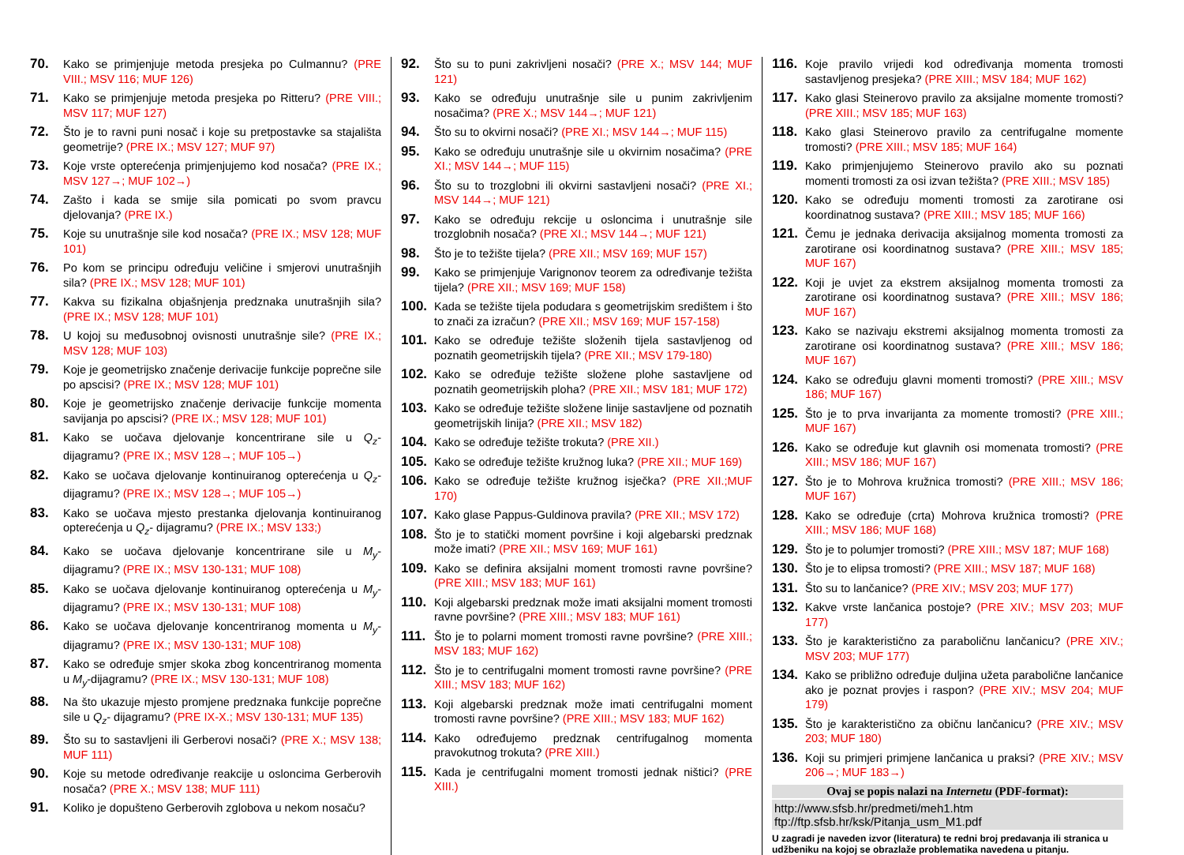70. Kako se primjenjuje metoda presjeka po Culmannu? (PRE VIII.; MSV 116; MUF 126)
71. Kako se primjenjuje metoda presjeka po Ritteru? (PRE VIII.; MSV 117; MUF 127)
72. Što je to ravni puni nosač i koje su pretpostavke sa stajališta geometrije? (PRE IX.; MSV 127; MUF 97)
73. Koje vrste opterećenja primjenjujemo kod nosača? (PRE IX.; MSV 127→; MUF 102→)
74. Zašto i kada se smije sila pomicati po svom pravcu djelovanja? (PRE IX.)
75. Koje su unutrašnje sile kod nosača? (PRE IX.; MSV 128; MUF 101)
76. Po kom se principu određuju veličine i smjerovi unutrašnjih sila? (PRE IX.; MSV 128; MUF 101)
77. Kakva su fizikalna objašnjenja predznaka unutrašnjih sila? (PRE IX.; MSV 128; MUF 101)
78. U kojoj su međusobnoj ovisnosti unutrašnje sile? (PRE IX.; MSV 128; MUF 103)
79. Koje je geometrijsko značenje derivacije funkcije poprečne sile po apscisi? (PRE IX.; MSV 128; MUF 101)
80. Koje je geometrijsko značenje derivacije funkcije momenta savijanja po apscisi? (PRE IX.; MSV 128; MUF 101)
81. Kako se uočava djelovanje koncentrirane sile u Q<sub>z</sub>- dijagramu? (PRE IX.; MSV 128→; MUF 105→)
82. Kako se uočava djelovanje kontinuiranog opterećenja u Q<sub>z</sub>- dijagramu? (PRE IX.; MSV 128→; MUF 105→)
83. Kako se uočava mjesto prestanka djelovanja kontinuiranog opterećenja u Q<sub>z</sub>- dijagramu? (PRE IX.; MSV 133;)
84. Kako se uočava djelovanje koncentrirane sile u M<sub>y</sub>- dijagramu? (PRE IX.; MSV 130-131; MUF 108)
85. Kako se uočava djelovanje kontinuiranog opterećenja u M<sub>y</sub>- dijagramu? (PRE IX.; MSV 130-131; MUF 108)
86. Kako se uočava djelovanje koncentriranog momenta u M<sub>y</sub>- dijagramu? (PRE IX.; MSV 130-131; MUF 108)
87. Kako se određuje smjer skoka zbog koncentriranog momenta u M<sub>y</sub>-dijagramu? (PRE IX.; MSV 130-131; MUF 108)
88. Na što ukazuje mjesto promjene predznaka funkcije poprečne sile u Q<sub>z</sub>- dijagramu? (PRE IX-X.; MSV 130-131; MUF 135)
89. Što su to sastavljeni ili Gerberovi nosači? (PRE X.; MSV 138; MUF 111)
90. Koje su metode određivanje reakcije u osloncima Gerberovih nosača? (PRE X.; MSV 138; MUF 111)
91. Koliko je dopušteno Gerberovih zglobova u nekom nosaču?
92. Što su to puni zakrivljeni nosači? (PRE X.; MSV 144; MUF 121)
93. Kako se određuju unutrašnje sile u punim zakrivljenim nosačima? (PRE X.; MSV 144→; MUF 121)
94. Što su to okvirni nosači? (PRE XI.; MSV 144→; MUF 115)
95. Kako se određuju unutrašnje sile u okvirnim nosačima? (PRE XI.; MSV 144→; MUF 115)
96. Što su to trozglobni ili okvirni sastavljeni nosači? (PRE XI.; MSV 144→; MUF 121)
97. Kako se određuju rekcije u osloncima i unutrašnje sile trozglobnih nosača? (PRE XI.; MSV 144→; MUF 121)
98. Što je to težište tijela? (PRE XII.; MSV 169; MUF 157)
99. Kako se primjenjuje Varignonov teorem za određivanje težišta tijela? (PRE XII.; MSV 169; MUF 158)
100. Kada se težište tijela podudara s geometrijskim središtem i što to znači za izračun? (PRE XII.; MSV 169; MUF 157-158)
101. Kako se određuje težište složenih tijela sastavljenog od poznatih geometrijskih tijela? (PRE XII.; MSV 179-180)
102. Kako se određuje težište složene plohe sastavljene od poznatih geometrijskih ploha? (PRE XII.; MSV 181; MUF 172)
103. Kako se određuje težište složene linije sastavljene od poznatih geometrijskih linija? (PRE XII.; MSV 182)
104. Kako se određuje težište trokuta? (PRE XII.)
105. Kako se određuje težište kružnog luka? (PRE XII.; MUF 169)
106. Kako se određuje težište kružnog isječka? (PRE XII.;MUF 170)
107. Kako glase Pappus-Guldinova pravila? (PRE XII.; MSV 172)
108. Što je to statički moment površine i koji algebarski predznak može imati? (PRE XII.; MSV 169; MUF 161)
109. Kako se definira aksijalni moment tromosti ravne površine? (PRE XIII.; MSV 183; MUF 161)
110. Koji algebarski predznak može imati aksijalni moment tromosti ravne površine? (PRE XIII.; MSV 183; MUF 161)
111. Što je to polarni moment tromosti ravne površine? (PRE XIII.; MSV 183; MUF 162)
112. Što je to centrifugalni moment tromosti ravne površine? (PRE XIII.; MSV 183; MUF 162)
113. Koji algebarski predznak može imati centrifugalni moment tromosti ravne površine? (PRE XIII.; MSV 183; MUF 162)
114. Kako određujemo predznak centrifugalnog momenta pravokutnog trokuta? (PRE XIII.)
115. Kada je centrifugalni moment tromosti jednak ništici? (PRE XIII.)
116. Koje pravilo vrijedi kod određivanja momenta tromosti sastavljenog presjeka? (PRE XIII.; MSV 184; MUF 162)
117. Kako glasi Steinerovo pravilo za aksijalne momente tromosti? (PRE XIII.; MSV 185; MUF 163)
118. Kako glasi Steinerovo pravilo za centrifugalne momente tromosti? (PRE XIII.; MSV 185; MUF 164)
119. Kako primjenjujemo Steinerovo pravilo ako su poznati momenti tromosti za osi izvan težišta? (PRE XIII.; MSV 185)
120. Kako se određuju momenti tromosti za zarotirane osi koordinatnog sustava? (PRE XIII.; MSV 185; MUF 166)
121. Čemu je jednaka derivacija aksijalnog momenta tromosti za zarotirane osi koordinatnog sustava? (PRE XIII.; MSV 185; MUF 167)
122. Koji je uvjet za ekstrem aksijalnog momenta tromosti za zarotirane osi koordinatnog sustava? (PRE XIII.; MSV 186; MUF 167)
123. Kako se nazivaju ekstremi aksijalnog momenta tromosti za zarotirane osi koordinatnog sustava? (PRE XIII.; MSV 186; MUF 167)
124. Kako se određuju glavni momenti tromosti? (PRE XIII.; MSV 186; MUF 167)
125. Što je to prva invarijanta za momente tromosti? (PRE XIII.; MUF 167)
126. Kako se određuje kut glavnih osi momenata tromosti? (PRE XIII.; MSV 186; MUF 167)
127. Što je to Mohrova kružnica tromosti? (PRE XIII.; MSV 186; MUF 167)
128. Kako se određuje (crta) Mohrova kružnica tromosti? (PRE XIII.; MSV 186; MUF 168)
129. Što je to polumjer tromosti? (PRE XIII.; MSV 187; MUF 168)
130. Što je to elipsa tromosti? (PRE XIII.; MSV 187; MUF 168)
131. Što su to lančanice? (PRE XIV.; MSV 203; MUF 177)
132. Kakve vrste lančanica postoje? (PRE XIV.; MSV 203; MUF 177)
133. Što je karakteristično za paraboličnu lančanicu? (PRE XIV.; MSV 203; MUF 177)
134. Kako se približno određuje duljina užeta parabolične lančanice ako je poznat provjes i raspon? (PRE XIV.; MSV 204; MUF 179)
135. Što je karakteristično za običnu lančanicu? (PRE XIV.; MSV 203; MUF 180)
136. Koji su primjeri primjene lančanica u praksi? (PRE XIV.; MSV 206→; MUF 183→)
Ovaj se popis nalazi na Internetu (PDF-format):
http://www.sfsb.hr/predmeti/meh1.htm
ftp://ftp.sfsb.hr/ksk/Pitanja_usm_M1.pdf
U zagradi je naveden izvor (literatura) te redni broj predavanja ili stranica u udžbeniku na kojoj se obrazlaže problematika navedena u pitanju.